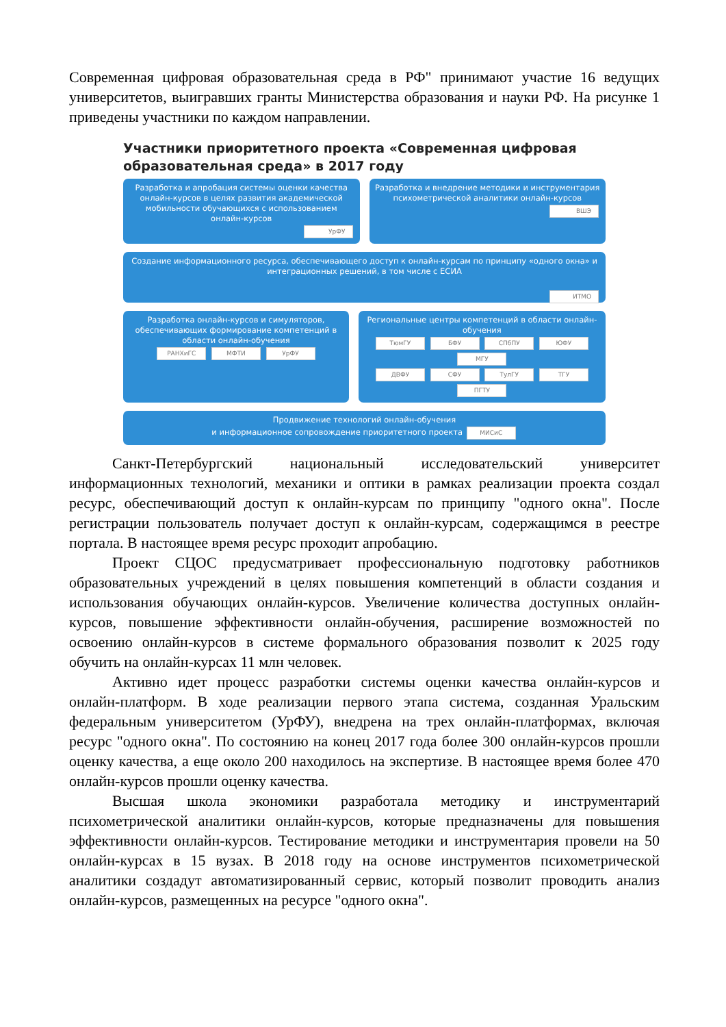Современная цифровая образовательная среда в РФ" принимают участие 16 ведущих университетов, выигравших гранты Министерства образования и науки РФ. На рисунке 1 приведены участники по каждом направлении.
Участники приоритетного проекта «Современная цифровая образовательная среда» в 2017 году
Разработка и апробация системы оценки качества онлайн-курсов в целях развития академической мобильности обучающихся с использованием онлайн-курсов
УрФУ
Разработка и внедрение методики и инструментария психометрической аналитики онлайн-курсов
ВШЭ
Создание информационного ресурса, обеспечивающего доступ к онлайн-курсам по принципу «одного окна» и интеграционных решений, в том числе с ЕСИА
ИТМО
Разработка онлайн-курсов и симуляторов, обеспечивающих формирование компетенций в области онлайн-обучения
РАНХиГС МФТИ УрФУ
Региональные центры компетенций в области онлайн-обучения
ТюмГУ БФУ СПбПУ ЮФУ МГУ
ДВФУ СФУ ТулГУ ТГУ ПГТУ
Продвижение технологий онлайн-обучения
и информационное сопровождение приоритетного проекта МИСиС
Санкт-Петербургский национальный исследовательский университет информационных технологий, механики и оптики в рамках реализации проекта создал ресурс, обеспечивающий доступ к онлайн-курсам по принципу "одного окна". После регистрации пользователь получает доступ к онлайн-курсам, содержащимся в реестре портала. В настоящее время ресурс проходит апробацию.
Проект СЦОС предусматривает профессиональную подготовку работников образовательных учреждений в целях повышения компетенций в области создания и использования обучающих онлайн-курсов. Увеличение количества доступных онлайн-курсов, повышение эффективности онлайн-обучения, расширение возможностей по освоению онлайн-курсов в системе формального образования позволит к 2025 году обучить на онлайн-курсах 11 млн человек.
Активно идет процесс разработки системы оценки качества онлайн-курсов и онлайн-платформ. В ходе реализации первого этапа система, созданная Уральским федеральным университетом (УрФУ), внедрена на трех онлайн-платформах, включая ресурс "одного окна". По состоянию на конец 2017 года более 300 онлайн-курсов прошли оценку качества, а еще около 200 находилось на экспертизе. В настоящее время более 470 онлайн-курсов прошли оценку качества.
Высшая школа экономики разработала методику и инструментарий психометрической аналитики онлайн-курсов, которые предназначены для повышения эффективности онлайн-курсов. Тестирование методики и инструментария провели на 50 онлайн-курсах в 15 вузах. В 2018 году на основе инструментов психометрической аналитики создадут автоматизированный сервис, который позволит проводить анализ онлайн-курсов, размещенных на ресурсе "одного окна".